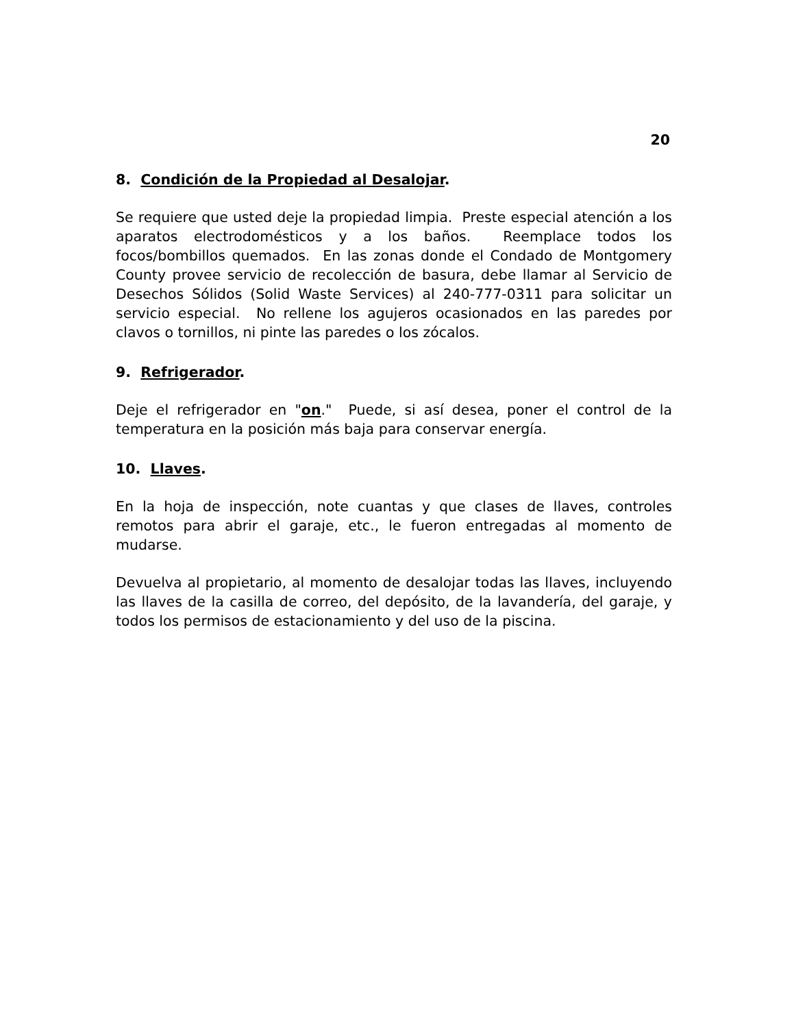20
8. Condición de la Propiedad al Desalojar.
Se requiere que usted deje la propiedad limpia. Preste especial atención a los aparatos electrodomésticos y a los baños. Reemplace todos los focos/bombillos quemados. En las zonas donde el Condado de Montgomery County provee servicio de recolección de basura, debe llamar al Servicio de Desechos Sólidos (Solid Waste Services) al 240-777-0311 para solicitar un servicio especial. No rellene los agujeros ocasionados en las paredes por clavos o tornillos, ni pinte las paredes o los zócalos.
9. Refrigerador.
Deje el refrigerador en "on." Puede, si así desea, poner el control de la temperatura en la posición más baja para conservar energía.
10. Llaves.
En la hoja de inspección, note cuantas y que clases de llaves, controles remotos para abrir el garaje, etc., le fueron entregadas al momento de mudarse.
Devuelva al propietario, al momento de desalojar todas las llaves, incluyendo las llaves de la casilla de correo, del depósito, de la lavandería, del garaje, y todos los permisos de estacionamiento y del uso de la piscina.